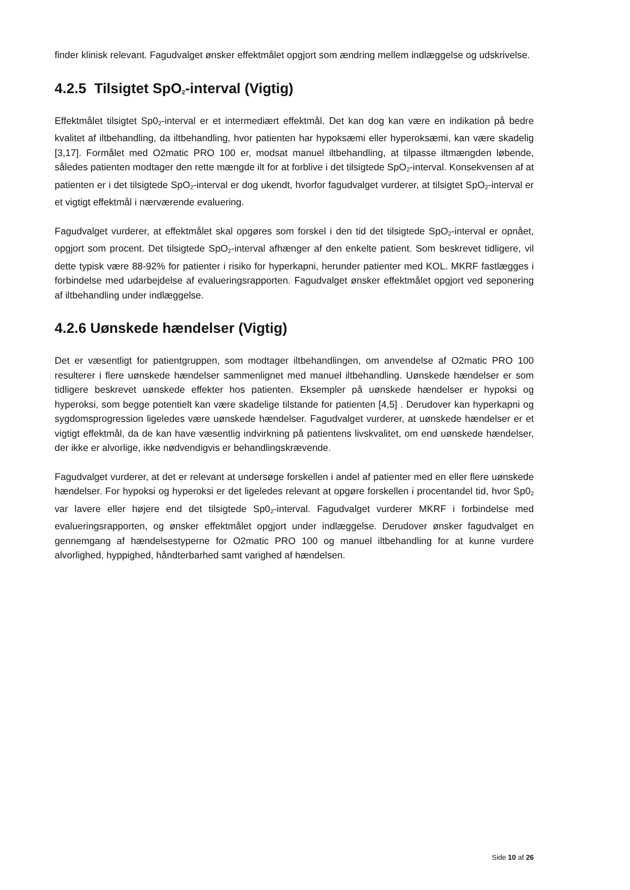finder klinisk relevant. Fagudvalget ønsker effektmålet opgjort som ændring mellem indlæggelse og udskrivelse.
4.2.5 Tilsigtet SpO<sub>2</sub>-interval (Vigtig)
Effektmålet tilsigtet Sp0<sub>2</sub>-interval er et intermediært effektmål. Det kan dog kan være en indikation på bedre kvalitet af iltbehandling, da iltbehandling, hvor patienten har hypoksæmi eller hyperoksæmi, kan være skadelig [3,17]. Formålet med O2matic PRO 100 er, modsat manuel iltbehandling, at tilpasse iltmængden løbende, således patienten modtager den rette mængde ilt for at forblive i det tilsigtede SpO<sub>2</sub>-interval. Konsekvensen af at patienten er i det tilsigtede SpO<sub>2</sub>-interval er dog ukendt, hvorfor fagudvalget vurderer, at tilsigtet SpO<sub>2</sub>-interval er et vigtigt effektmål i nærværende evaluering.
Fagudvalget vurderer, at effektmålet skal opgøres som forskel i den tid det tilsigtede SpO<sub>2</sub>-interval er opnået, opgjort som procent. Det tilsigtede SpO<sub>2</sub>-interval afhænger af den enkelte patient. Som beskrevet tidligere, vil dette typisk være 88-92% for patienter i risiko for hyperkapni, herunder patienter med KOL. MKRF fastlægges i forbindelse med udarbejdelse af evalueringsrapporten. Fagudvalget ønsker effektmålet opgjort ved seponering af iltbehandling under indlæggelse.
4.2.6 Uønskede hændelser (Vigtig)
Det er væsentligt for patientgruppen, som modtager iltbehandlingen, om anvendelse af O2matic PRO 100 resulterer i flere uønskede hændelser sammenlignet med manuel iltbehandling. Uønskede hændelser er som tidligere beskrevet uønskede effekter hos patienten. Eksempler på uønskede hændelser er hypoksi og hyperoksi, som begge potentielt kan være skadelige tilstande for patienten [4,5] . Derudover kan hyperkapni og sygdomsprogression ligeledes være uønskede hændelser. Fagudvalget vurderer, at uønskede hændelser er et vigtigt effektmål, da de kan have væsentlig indvirkning på patientens livskvalitet, om end uønskede hændelser, der ikke er alvorlige, ikke nødvendigvis er behandlingskrævende.
Fagudvalget vurderer, at det er relevant at undersøge forskellen i andel af patienter med en eller flere uønskede hændelser. For hypoksi og hyperoksi er det ligeledes relevant at opgøre forskellen i procentandel tid, hvor Sp0<sub>2</sub> var lavere eller højere end det tilsigtede Sp0<sub>2</sub>-interval. Fagudvalget vurderer MKRF i forbindelse med evalueringsrapporten, og ønsker effektmålet opgjort under indlæggelse. Derudover ønsker fagudvalget en gennemgang af hændelsestyperne for O2matic PRO 100 og manuel iltbehandling for at kunne vurdere alvorlighed, hyppighed, håndterbarhed samt varighed af hændelsen.
Side 10 af 26